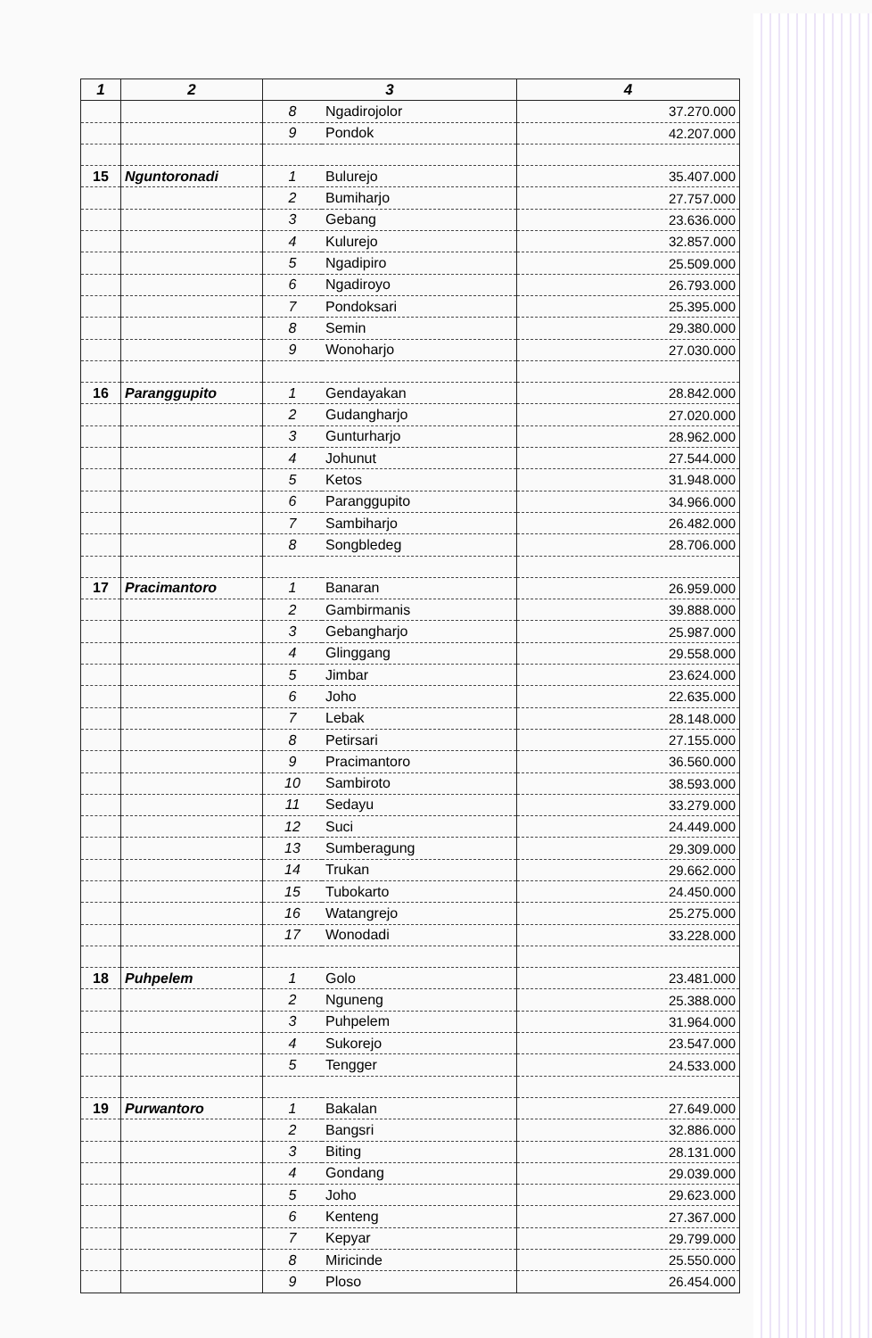| 1 | 2 | 3 | | 4 |
| --- | --- | --- | --- | --- |
| | | 8 | Ngadirojolor | 37.270.000 |
| | | 9 | Pondok | 42.207.000 |
| 15 | Nguntoronadi | 1 | Bulurejo | 35.407.000 |
| | | 2 | Bumiharjo | 27.757.000 |
| | | 3 | Gebang | 23.636.000 |
| | | 4 | Kulurejo | 32.857.000 |
| | | 5 | Ngadipiro | 25.509.000 |
| | | 6 | Ngadiroyo | 26.793.000 |
| | | 7 | Pondoksari | 25.395.000 |
| | | 8 | Semin | 29.380.000 |
| | | 9 | Wonoharjo | 27.030.000 |
| 16 | Paranggupito | 1 | Gendayakan | 28.842.000 |
| | | 2 | Gudangharjo | 27.020.000 |
| | | 3 | Gunturharjo | 28.962.000 |
| | | 4 | Johunut | 27.544.000 |
| | | 5 | Ketos | 31.948.000 |
| | | 6 | Paranggupito | 34.966.000 |
| | | 7 | Sambiharjo | 26.482.000 |
| | | 8 | Songbledeg | 28.706.000 |
| 17 | Pracimantoro | 1 | Banaran | 26.959.000 |
| | | 2 | Gambirmanis | 39.888.000 |
| | | 3 | Gebangharjo | 25.987.000 |
| | | 4 | Glinggang | 29.558.000 |
| | | 5 | Jimbar | 23.624.000 |
| | | 6 | Joho | 22.635.000 |
| | | 7 | Lebak | 28.148.000 |
| | | 8 | Petirsari | 27.155.000 |
| | | 9 | Pracimantoro | 36.560.000 |
| | | 10 | Sambiroto | 38.593.000 |
| | | 11 | Sedayu | 33.279.000 |
| | | 12 | Suci | 24.449.000 |
| | | 13 | Sumberagung | 29.309.000 |
| | | 14 | Trukan | 29.662.000 |
| | | 15 | Tubokarto | 24.450.000 |
| | | 16 | Watangrejo | 25.275.000 |
| | | 17 | Wonodadi | 33.228.000 |
| 18 | Puhpelem | 1 | Golo | 23.481.000 |
| | | 2 | Nguneng | 25.388.000 |
| | | 3 | Puhpelem | 31.964.000 |
| | | 4 | Sukorejo | 23.547.000 |
| | | 5 | Tengger | 24.533.000 |
| 19 | Purwantoro | 1 | Bakalan | 27.649.000 |
| | | 2 | Bangsri | 32.886.000 |
| | | 3 | Biting | 28.131.000 |
| | | 4 | Gondang | 29.039.000 |
| | | 5 | Joho | 29.623.000 |
| | | 6 | Kenteng | 27.367.000 |
| | | 7 | Kepyar | 29.799.000 |
| | | 8 | Miricinde | 25.550.000 |
| | | 9 | Ploso | 26.454.000 |